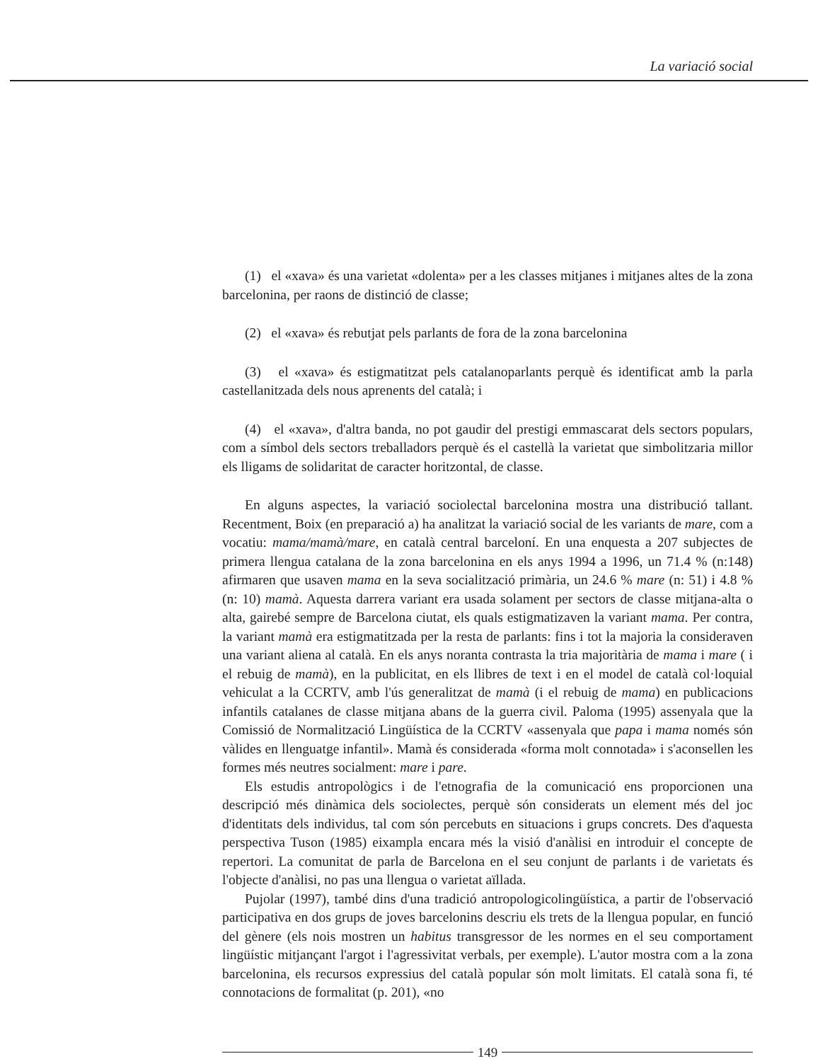La variació social
(1) el «xava» és una varietat «dolenta» per a les classes mitjanes i mitjanes altes de la zona barcelonina, per raons de distinció de classe;
(2) el «xava» és rebutjat pels parlants de fora de la zona barcelonina
(3) el «xava» és estigmatitzat pels catalanoparlants perquè és identificat amb la parla castellanitzada dels nous aprenents del català; i
(4) el «xava», d'altra banda, no pot gaudir del prestigi emmascarat dels sectors populars, com a símbol dels sectors treballadors perquè és el castellà la varietat que simbolitzaria millor els lligams de solidaritat de caracter horitzontal, de classe.
En alguns aspectes, la variació sociolectal barcelonina mostra una distribució tallant. Recentment, Boix (en preparació a) ha analitzat la variació social de les variants de mare, com a vocatiu: mama/mamà/mare, en català central barceloní. En una enquesta a 207 subjectes de primera llengua catalana de la zona barcelonina en els anys 1994 a 1996, un 71.4 % (n:148) afirmaren que usaven mama en la seva socialització primària, un 24.6 % mare (n: 51) i 4.8 % (n: 10) mamà. Aquesta darrera variant era usada solament per sectors de classe mitjana-alta o alta, gairebé sempre de Barcelona ciutat, els quals estigmatizaven la variant mama. Per contra, la variant mamà era estigmatitzada per la resta de parlants: fins i tot la majoria la consideraven una variant aliena al català. En els anys noranta contrasta la tria majoritària de mama i mare ( i el rebuig de mamà), en la publicitat, en els llibres de text i en el model de català col·loquial vehiculat a la CCRTV, amb l'ús generalitzat de mamà (i el rebuig de mama) en publicacions infantils catalanes de classe mitjana abans de la guerra civil. Paloma (1995) assenyala que la Comissió de Normalització Lingüística de la CCRTV «assenyala que papa i mama només són vàlides en llenguatge infantil». Mamà és considerada «forma molt connotada» i s'aconsellen les formes més neutres socialment: mare i pare.
Els estudis antropològics i de l'etnografia de la comunicació ens proporcionen una descripció més dinàmica dels sociolectes, perquè són considerats un element més del joc d'identitats dels individus, tal com són percebuts en situacions i grups concrets. Des d'aquesta perspectiva Tuson (1985) eixampla encara més la visió d'anàlisi en introduir el concepte de repertori. La comunitat de parla de Barcelona en el seu conjunt de parlants i de varietats és l'objecte d'anàlisi, no pas una llengua o varietat aïllada.
Pujolar (1997), també dins d'una tradició antropologicolingüística, a partir de l'observació participativa en dos grups de joves barcelonins descriu els trets de la llengua popular, en funció del gènere (els nois mostren un habitus transgressor de les normes en el seu comportament lingüístic mitjançant l'argot i l'agressivitat verbals, per exemple). L'autor mostra com a la zona barcelonina, els recursos expressius del català popular són molt limitats. El català sona fi, té connotacions de formalitat (p. 201), «no
149